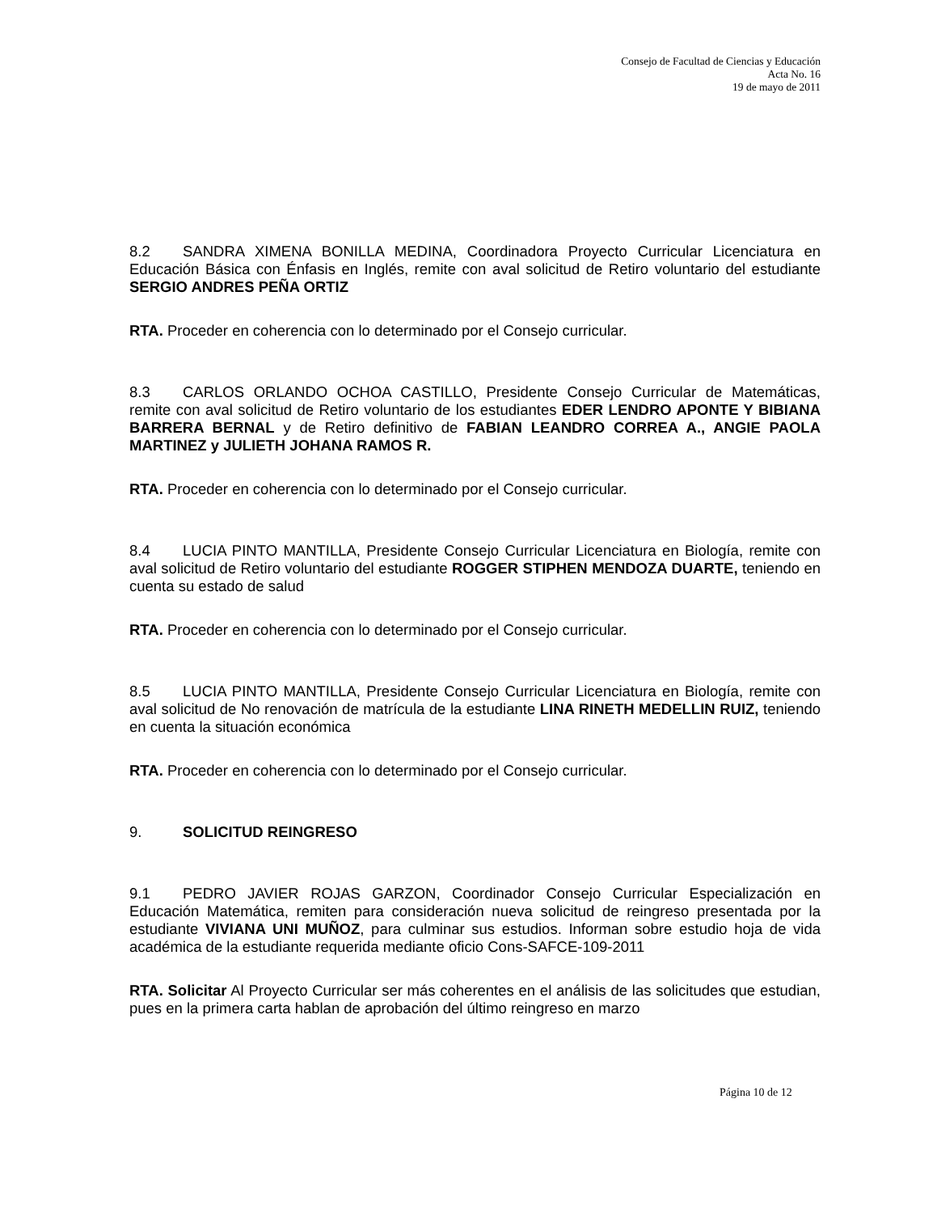Consejo de Facultad de Ciencias y Educación
Acta No. 16
19 de mayo de 2011
8.2 SANDRA XIMENA BONILLA MEDINA, Coordinadora Proyecto Curricular Licenciatura en Educación Básica con Énfasis en Inglés, remite con aval solicitud de Retiro voluntario del estudiante SERGIO ANDRES PEÑA ORTIZ
RTA. Proceder en coherencia con lo determinado por el Consejo curricular.
8.3 CARLOS ORLANDO OCHOA CASTILLO, Presidente Consejo Curricular de Matemáticas, remite con aval solicitud de Retiro voluntario de los estudiantes EDER LENDRO APONTE Y BIBIANA BARRERA BERNAL y de Retiro definitivo de FABIAN LEANDRO CORREA A., ANGIE PAOLA MARTINEZ y JULIETH JOHANA RAMOS R.
RTA. Proceder en coherencia con lo determinado por el Consejo curricular.
8.4 LUCIA PINTO MANTILLA, Presidente Consejo Curricular Licenciatura en Biología, remite con aval solicitud de Retiro voluntario del estudiante ROGGER STIPHEN MENDOZA DUARTE, teniendo en cuenta su estado de salud
RTA. Proceder en coherencia con lo determinado por el Consejo curricular.
8.5 LUCIA PINTO MANTILLA, Presidente Consejo Curricular Licenciatura en Biología, remite con aval solicitud de No renovación de matrícula de la estudiante LINA RINETH MEDELLIN RUIZ, teniendo en cuenta la situación económica
RTA. Proceder en coherencia con lo determinado por el Consejo curricular.
9. SOLICITUD REINGRESO
9.1 PEDRO JAVIER ROJAS GARZON, Coordinador Consejo Curricular Especialización en Educación Matemática, remiten para consideración nueva solicitud de reingreso presentada por la estudiante VIVIANA UNI MUÑOZ, para culminar sus estudios. Informan sobre estudio hoja de vida académica de la estudiante requerida mediante oficio Cons-SAFCE-109-2011
RTA. Solicitar Al Proyecto Curricular ser más coherentes en el análisis de las solicitudes que estudian, pues en la primera carta hablan de aprobación del último reingreso en marzo
Página 10 de 12